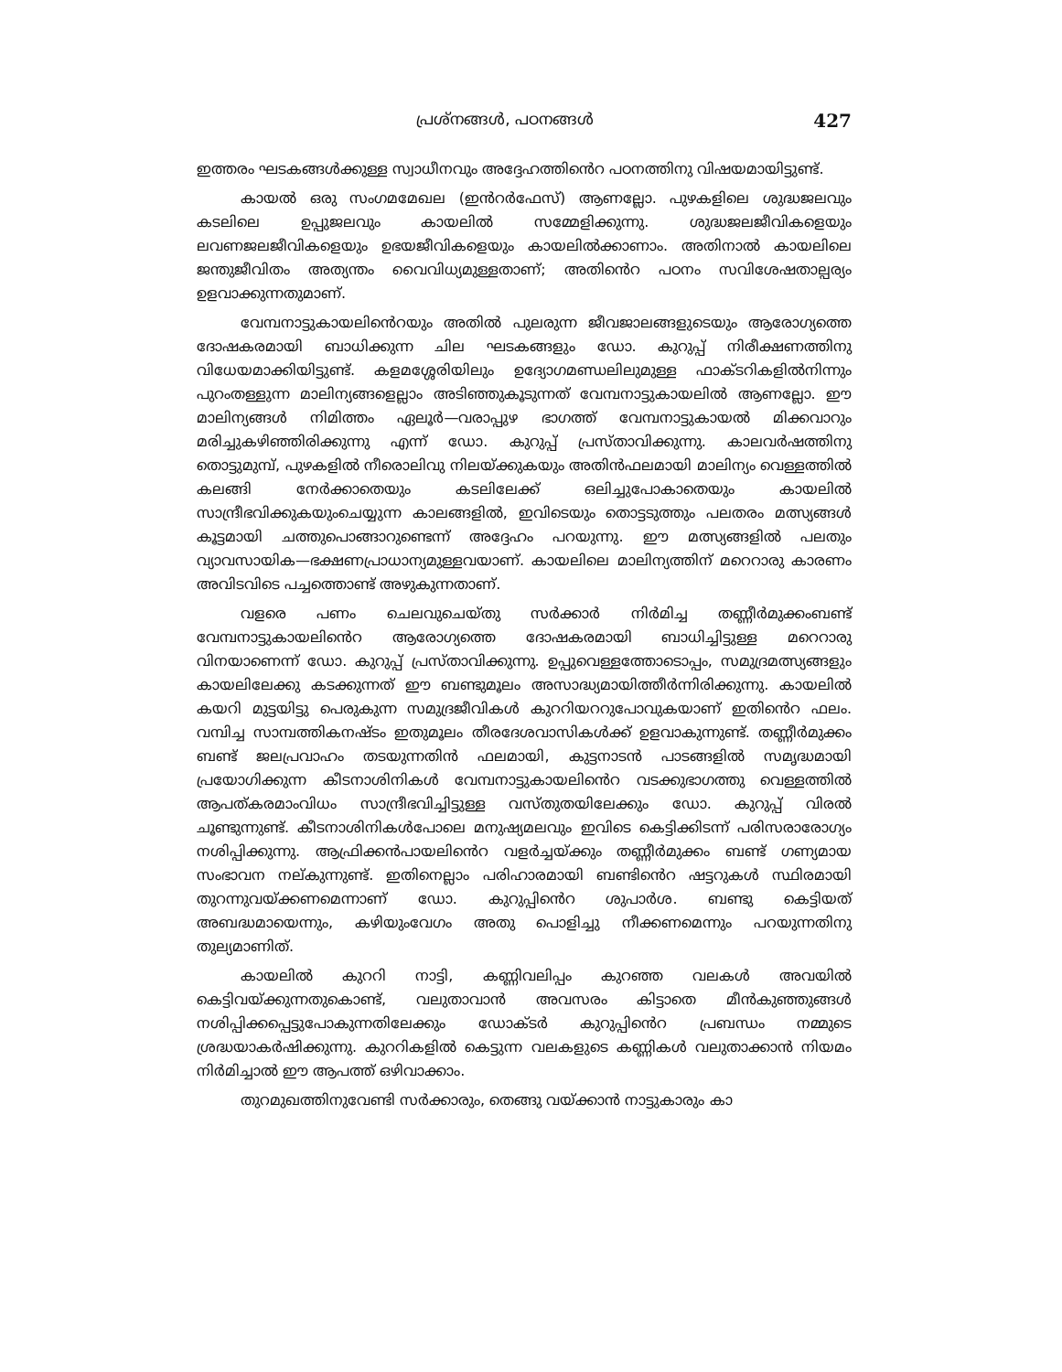പ്രശ്നങ്ങൾ, പഠനങ്ങൾ 427
ഇത്തരം ഘടകങ്ങൾക്കുള്ള സ്വാധീനവും അദ്ദേഹത്തിൻെറ പഠനത്തിനു വിഷയമായിട്ടുണ്ട്.
കായൽ ഒരു സംഗമമേഖല (ഇൻറർഫേസ്) ആണല്ലോ. പുഴകളിലെ ശുദ്ധജലവും കടലിലെ ഉപ്പുജലവും കായലിൽ സമ്മേളിക്കുന്നു. ശുദ്ധജലജീവികളെയും ലവണജലജീവികളെയും ഉഭയജീവികളെയും കായലിൽക്കാണാം. അതിനാൽ കായലിലെ ജന്തുജീവിതം അത്യന്തം വൈവിധ്യമുള്ളതാണ്; അതിൻെറ പഠനം സവിശേഷതാല്പര്യം ഉളവാക്കുന്നതുമാണ്.
വേമ്പനാട്ടുകായലിൻെറയും അതിൽ പുലരുന്ന ജീവജാലങ്ങളുടെയും ആരോഗ്യത്തെ ദോഷകരമായി ബാധിക്കുന്ന ചില ഘടകങ്ങളും ഡോ. കുറുപ്പ് നിരീക്ഷണത്തിനു വിധേയമാക്കിയിട്ടുണ്ട്. കളമശ്ശേരിയിലും ഉദ്യോഗമണ്ഡലിലുമുള്ള ഫാക്ടറികളിൽനിന്നും പുറംതള്ളുന്ന മാലിന്യങ്ങളെല്ലാം അടിഞ്ഞുകൂടുന്നത് വേമ്പനാട്ടുകായലിൽ ആണല്ലോ. ഈ മാലിന്യങ്ങൾ നിമിത്തം ഏലൂർ—വരാപ്പുഴ ഭാഗത്ത് വേമ്പനാട്ടുകായൽ മിക്കവാറും മരിച്ചുകഴിഞ്ഞിരിക്കുന്നു എന്ന് ഡോ. കുറുപ്പ് പ്രസ്താവിക്കുന്നു. കാലവർഷത്തിനു തൊട്ടുമുമ്പ്, പുഴകളിൽ നീരൊലിവു നിലയ്ക്കുകയും അതിൻഫലമായി മാലിന്യം വെള്ളത്തിൽ കലങ്ങി നേർക്കാതെയും കടലിലേക്ക് ഒലിച്ചുപോകാതെയും കായലിൽ സാന്ദ്രീഭവിക്കുകയുംചെയ്യുന്ന കാലങ്ങളിൽ, ഇവിടെയും തൊട്ടടുത്തും പലതരം മത്സ്യങ്ങൾ കൂട്ടമായി ചത്തുപൊങ്ങാറുണ്ടെന്ന് അദ്ദേഹം പറയുന്നു. ഈ മത്സ്യങ്ങളിൽ പലതും വ്യാവസായിക—ഭക്ഷണപ്രാധാന്യമുള്ളവയാണ്. കായലിലെ മാലിന്യത്തിന് മറെറാരു കാരണം അവിടവിടെ പച്ചത്തൊണ്ട് അഴുകുന്നതാണ്.
വളരെ പണം ചെലവുചെയ്തു സർക്കാർ നിർമിച്ച തണ്ണീർമുക്കംബണ്ട് വേമ്പനാട്ടുകായലിൻെറ ആരോഗ്യത്തെ ദോഷകരമായി ബാധിച്ചിട്ടുള്ള മറെറാരു വിനയാണെന്ന് ഡോ. കുറുപ്പ് പ്രസ്താവിക്കുന്നു. ഉപ്പുവെള്ളത്തോടൊപ്പം, സമുദ്രമത്സ്യങ്ങളും കായലിലേക്കു കടക്കുന്നത് ഈ ബണ്ടുമൂലം അസാദ്ധ്യമായിത്തീർന്നിരിക്കുന്നു. കായലിൽ കയറി മുട്ടയിട്ടു പെരുകുന്ന സമുദ്രജീവികൾ കുററിയററുപോവുകയാണ് ഇതിൻെറ ഫലം. വമ്പിച്ച സാമ്പത്തികനഷ്ടം ഇതുമൂലം തീരദേശവാസികൾക്ക് ഉളവാകുന്നുണ്ട്. തണ്ണീർമുക്കം ബണ്ട് ജലപ്രവാഹം തടയുന്നതിൻ ഫലമായി, കുട്ടനാടൻ പാടങ്ങളിൽ സമൃദ്ധമായി പ്രയോഗിക്കുന്ന കീടനാശിനികൾ വേമ്പനാട്ടുകായലിൻെറ വടക്കുഭാഗത്തു വെള്ളത്തിൽ ആപത്കരമാംവിധം സാന്ദ്രീഭവിച്ചിട്ടുള്ള വസ്തുതയിലേക്കും ഡോ. കുറുപ്പ് വിരൽ ചൂണ്ടുന്നുണ്ട്. കീടനാശിനികൾപോലെ മനുഷ്യമലവും ഇവിടെ കെട്ടിക്കിടന്ന് പരിസരാരോഗ്യം നശിപ്പിക്കുന്നു. ആഫ്രിക്കൻപായലിൻെറ വളർച്ചയ്ക്കും തണ്ണീർമുക്കം ബണ്ട് ഗണ്യമായ സംഭാവന നല്കുന്നുണ്ട്. ഇതിനെല്ലാം പരിഹാരമായി ബണ്ടിൻെറ ഷട്ടറുകൾ സ്ഥിരമായി തുറന്നുവയ്ക്കണമെന്നാണ് ഡോ. കുറുപ്പിൻെറ ശുപാർശ. ബണ്ടു കെട്ടിയത് അബദ്ധമായെന്നും, കഴിയുംവേഗം അതു പൊളിച്ചു നീക്കണമെന്നും പറയുന്നതിനു തുല്യമാണിത്.
കായലിൽ കുററി നാട്ടി, കണ്ണിവലിപ്പം കുറഞ്ഞ വലകൾ അവയിൽ കെട്ടിവയ്ക്കുന്നതുകൊണ്ട്, വലുതാവാൻ അവസരം കിട്ടാതെ മീൻകുഞ്ഞുങ്ങൾ നശിപ്പിക്കപ്പെട്ടുപോകുന്നതിലേക്കും ഡോക്ടർ കുറുപ്പിൻെറ പ്രബന്ധം നമ്മുടെ ശ്രദ്ധയാകർഷിക്കുന്നു. കുററികളിൽ കെട്ടുന്ന വലകളുടെ കണ്ണികൾ വലുതാക്കാൻ നിയമം നിർമിച്ചാൽ ഈ ആപത്ത് ഒഴിവാക്കാം.
തുറമുഖത്തിനുവേണ്ടി സർക്കാരും, തെങ്ങു വയ്ക്കാൻ നാട്ടുകാരും കാ